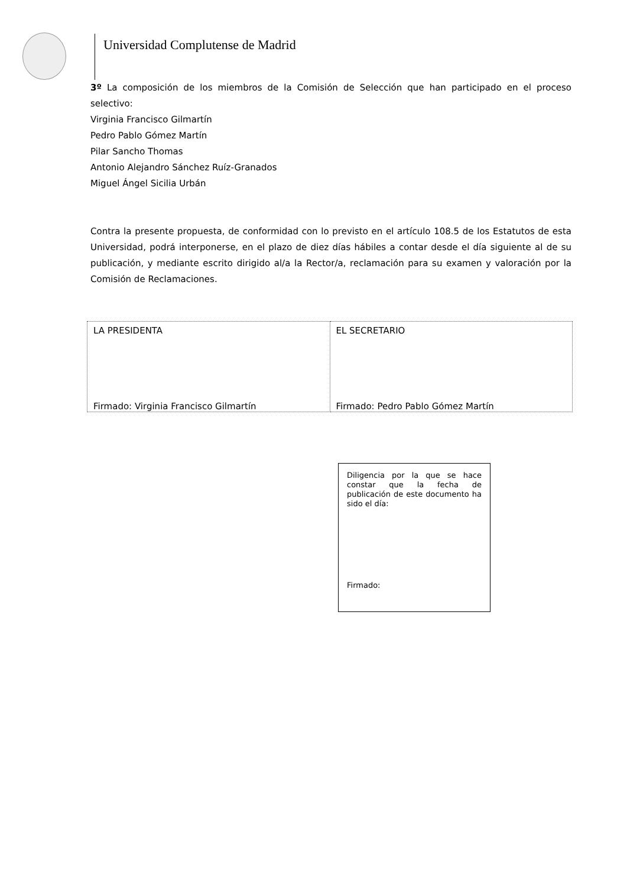Universidad Complutense de Madrid
3º La composición de los miembros de la Comisión de Selección que han participado en el proceso selectivo:
Virginia Francisco Gilmartín
Pedro Pablo Gómez Martín
Pilar Sancho Thomas
Antonio Alejandro Sánchez Ruíz-Granados
Miguel Ángel Sicilia Urbán
Contra la presente propuesta, de conformidad con lo previsto en el artículo 108.5 de los Estatutos de esta Universidad, podrá interponerse, en el plazo de diez días hábiles a contar desde el día siguiente al de su publicación, y mediante escrito dirigido al/a la Rector/a, reclamación para su examen y valoración por la Comisión de Reclamaciones.
| LA PRESIDENTA Firmado: Virginia Francisco Gilmartín | EL SECRETARIO Firmado: Pedro Pablo Gómez Martín |
Diligencia por la que se hace constar que la fecha de publicación de este documento ha sido el día:
Firmado: